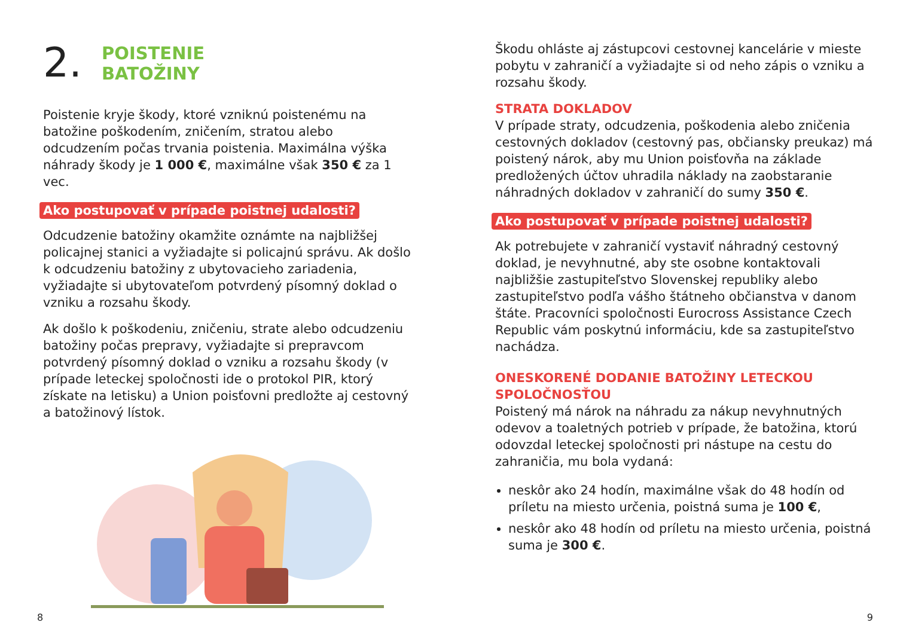2.
POISTENIE
BATOŽINY
Poistenie kryje škody, ktoré vzniknú poistenému na batožine poškodením, zničením, stratou alebo odcudzením počas trvania poistenia. Maximálna výška náhrady škody je 1 000 €, maximálne však 350 € za 1 vec.
Ako postupovať v prípade poistnej udalosti?
Odcudzenie batožiny okamžite oznámte na najbližšej policajnej stanici a vyžiadajte si policajnú správu. Ak došlo k odcudzeniu batožiny z ubytovacieho zariadenia, vyžiadajte si ubytovateľom potvrdený písomný doklad o vzniku a rozsahu škody.
Ak došlo k poškodeniu, zničeniu, strate alebo odcudzeniu batožiny počas prepravy, vyžiadajte si prepravcom potvrdený písomný doklad o vzniku a rozsahu škody (v prípade leteckej spoločnosti ide o protokol PIR, ktorý získate na letisku) a Union poisťovni predložte aj cestovný a batožinový lístok.
Škodu ohláste aj zástupcovi cestovnej kancelárie v mieste pobytu v zahraničí a vyžiadajte si od neho zápis o vzniku a rozsahu škody.
STRATA DOKLADOV
V prípade straty, odcudzenia, poškodenia alebo zničenia cestovných dokladov (cestovný pas, občiansky preukaz) má poistený nárok, aby mu Union poisťovňa na základe predložených účtov uhradila náklady na zaobstaranie náhradných dokladov v zahraničí do sumy 350 €.
Ako postupovať v prípade poistnej udalosti?
Ak potrebujete v zahraničí vystaviť náhradný cestovný doklad, je nevyhnutné, aby ste osobne kontaktovali najbližšie zastupiteľstvo Slovenskej republiky alebo zastupiteľstvo podľa vášho štátneho občianstva v danom štáte. Pracovníci spoločnosti Eurocross Assistance Czech Republic vám poskytnú informáciu, kde sa zastupiteľstvo nachádza.
ONESKORENÉ DODANIE BATOŽINY LETECKOU SPOLOČNOSŤOU
Poistený má nárok na náhradu za nákup nevyhnutných odevov a toaletných potrieb v prípade, že batožina, ktorú odovzdal leteckej spoločnosti pri nástupe na cestu do zahraničia, mu bola vydaná:
neskôr ako 24 hodín, maximálne však do 48 hodín od príletu na miesto určenia, poistná suma je 100 €,
neskôr ako 48 hodín od príletu na miesto určenia, poistná suma je 300 €.
8 9